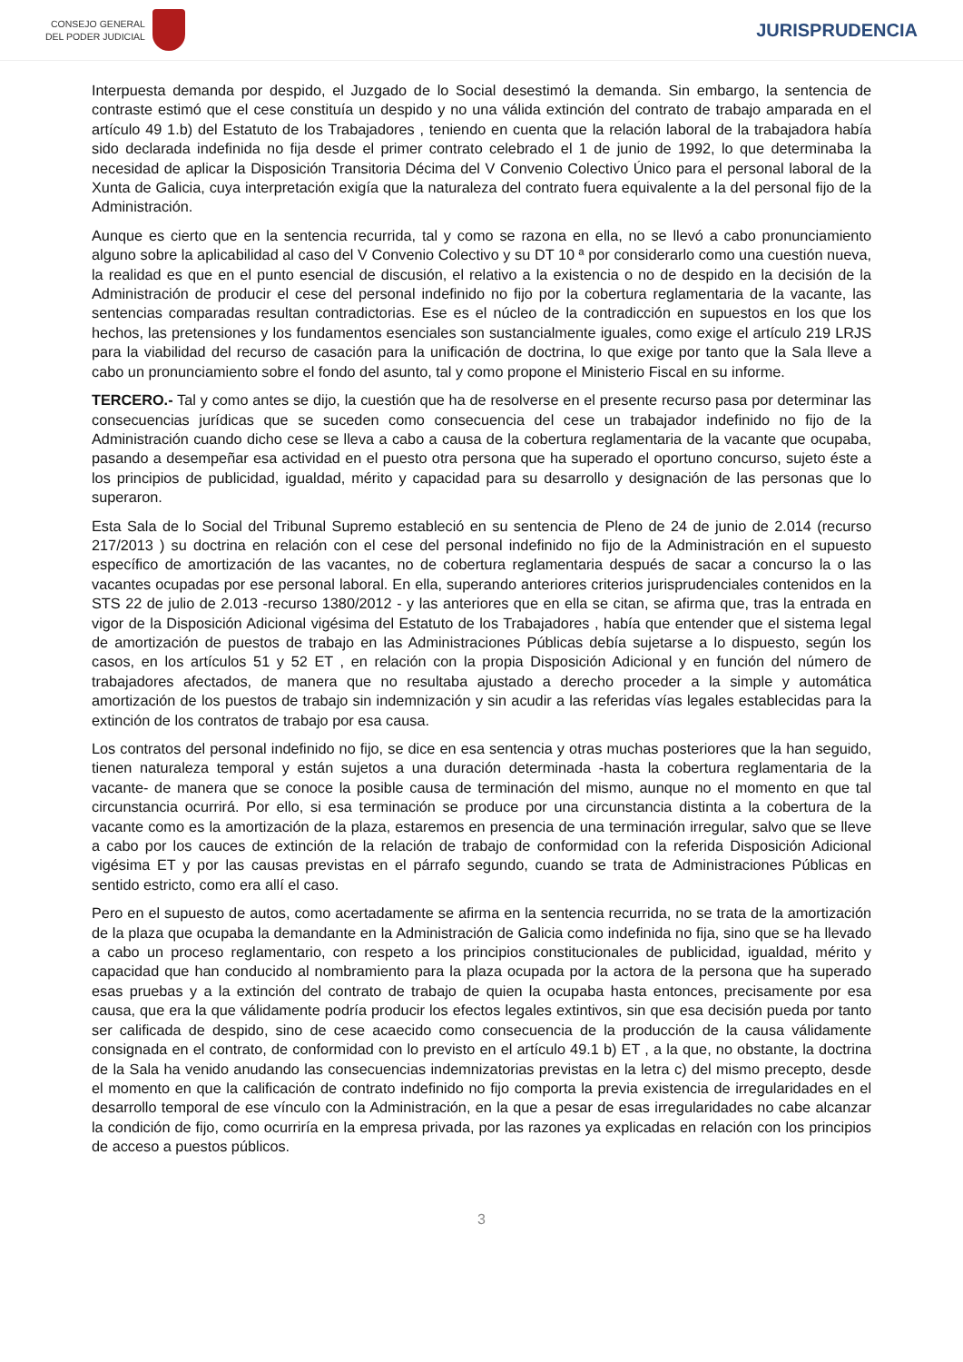CONSEJO GENERAL
DEL PODER JUDICIAL
JURISPRUDENCIA
Interpuesta demanda por despido, el Juzgado de lo Social desestimó la demanda. Sin embargo, la sentencia de contraste estimó que el cese constituía un despido y no una válida extinción del contrato de trabajo amparada en el artículo 49 1.b) del Estatuto de los Trabajadores , teniendo en cuenta que la relación laboral de la trabajadora había sido declarada indefinida no fija desde el primer contrato celebrado el 1 de junio de 1992, lo que determinaba la necesidad de aplicar la Disposición Transitoria Décima del V Convenio Colectivo Único para el personal laboral de la Xunta de Galicia, cuya interpretación exigía que la naturaleza del contrato fuera equivalente a la del personal fijo de la Administración.
Aunque es cierto que en la sentencia recurrida, tal y como se razona en ella, no se llevó a cabo pronunciamiento alguno sobre la aplicabilidad al caso del V Convenio Colectivo y su DT 10 ª por considerarlo como una cuestión nueva, la realidad es que en el punto esencial de discusión, el relativo a la existencia o no de despido en la decisión de la Administración de producir el cese del personal indefinido no fijo por la cobertura reglamentaria de la vacante, las sentencias comparadas resultan contradictorias. Ese es el núcleo de la contradicción en supuestos en los que los hechos, las pretensiones y los fundamentos esenciales son sustancialmente iguales, como exige el artículo 219 LRJS para la viabilidad del recurso de casación para la unificación de doctrina, lo que exige por tanto que la Sala lleve a cabo un pronunciamiento sobre el fondo del asunto, tal y como propone el Ministerio Fiscal en su informe.
TERCERO.- Tal y como antes se dijo, la cuestión que ha de resolverse en el presente recurso pasa por determinar las consecuencias jurídicas que se suceden como consecuencia del cese un trabajador indefinido no fijo de la Administración cuando dicho cese se lleva a cabo a causa de la cobertura reglamentaria de la vacante que ocupaba, pasando a desempeñar esa actividad en el puesto otra persona que ha superado el oportuno concurso, sujeto éste a los principios de publicidad, igualdad, mérito y capacidad para su desarrollo y designación de las personas que lo superaron.
Esta Sala de lo Social del Tribunal Supremo estableció en su sentencia de Pleno de 24 de junio de 2.014 (recurso 217/2013 ) su doctrina en relación con el cese del personal indefinido no fijo de la Administración en el supuesto específico de amortización de las vacantes, no de cobertura reglamentaria después de sacar a concurso la o las vacantes ocupadas por ese personal laboral. En ella, superando anteriores criterios jurisprudenciales contenidos en la STS 22 de julio de 2.013 -recurso 1380/2012 - y las anteriores que en ella se citan, se afirma que, tras la entrada en vigor de la Disposición Adicional vigésima del Estatuto de los Trabajadores , había que entender que el sistema legal de amortización de puestos de trabajo en las Administraciones Públicas debía sujetarse a lo dispuesto, según los casos, en los artículos 51 y 52 ET , en relación con la propia Disposición Adicional y en función del número de trabajadores afectados, de manera que no resultaba ajustado a derecho proceder a la simple y automática amortización de los puestos de trabajo sin indemnización y sin acudir a las referidas vías legales establecidas para la extinción de los contratos de trabajo por esa causa.
Los contratos del personal indefinido no fijo, se dice en esa sentencia y otras muchas posteriores que la han seguido, tienen naturaleza temporal y están sujetos a una duración determinada -hasta la cobertura reglamentaria de la vacante- de manera que se conoce la posible causa de terminación del mismo, aunque no el momento en que tal circunstancia ocurrirá. Por ello, si esa terminación se produce por una circunstancia distinta a la cobertura de la vacante como es la amortización de la plaza, estaremos en presencia de una terminación irregular, salvo que se lleve a cabo por los cauces de extinción de la relación de trabajo de conformidad con la referida Disposición Adicional vigésima ET y por las causas previstas en el párrafo segundo, cuando se trata de Administraciones Públicas en sentido estricto, como era allí el caso.
Pero en el supuesto de autos, como acertadamente se afirma en la sentencia recurrida, no se trata de la amortización de la plaza que ocupaba la demandante en la Administración de Galicia como indefinida no fija, sino que se ha llevado a cabo un proceso reglamentario, con respeto a los principios constitucionales de publicidad, igualdad, mérito y capacidad que han conducido al nombramiento para la plaza ocupada por la actora de la persona que ha superado esas pruebas y a la extinción del contrato de trabajo de quien la ocupaba hasta entonces, precisamente por esa causa, que era la que válidamente podría producir los efectos legales extintivos, sin que esa decisión pueda por tanto ser calificada de despido, sino de cese acaecido como consecuencia de la producción de la causa válidamente consignada en el contrato, de conformidad con lo previsto en el artículo 49.1 b) ET , a la que, no obstante, la doctrina de la Sala ha venido anudando las consecuencias indemnizatorias previstas en la letra c) del mismo precepto, desde el momento en que la calificación de contrato indefinido no fijo comporta la previa existencia de irregularidades en el desarrollo temporal de ese vínculo con la Administración, en la que a pesar de esas irregularidades no cabe alcanzar la condición de fijo, como ocurriría en la empresa privada, por las razones ya explicadas en relación con los principios de acceso a puestos públicos.
3